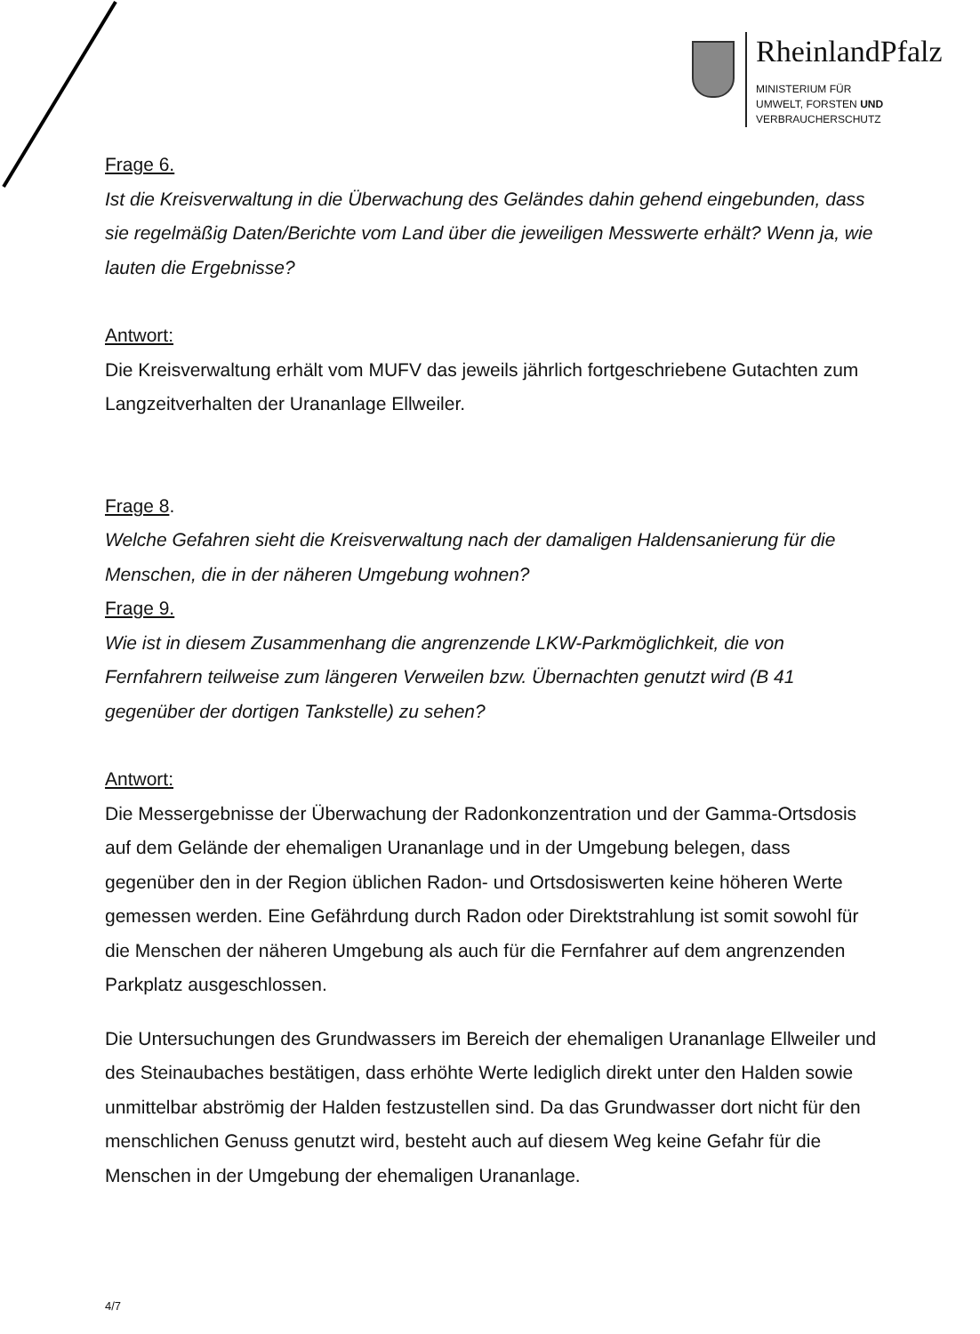RheinlandPfalz
MINISTERIUM FÜR
UMWELT, FORSTEN UND
VERBRAUCHERSCHUTZ
Frage 6.
Ist die Kreisverwaltung in die Überwachung des Geländes dahin gehend eingebunden, dass sie regelmäßig Daten/Berichte vom Land über die jeweiligen Messwerte erhält? Wenn ja, wie lauten die Ergebnisse?
Antwort:
Die Kreisverwaltung erhält vom MUFV das jeweils jährlich fortgeschriebene Gutachten zum Langzeitverhalten der Urananlage Ellweiler.
Frage 8.
Welche Gefahren sieht die Kreisverwaltung nach der damaligen Haldensanierung für die Menschen, die in der näheren Umgebung wohnen?
Frage 9.
Wie ist in diesem Zusammenhang die angrenzende LKW-Parkmöglichkeit, die von Fernfahrern teilweise zum längeren Verweilen bzw. Übernachten genutzt wird (B 41 gegenüber der dortigen Tankstelle) zu sehen?
Antwort:
Die Messergebnisse der Überwachung der Radonkonzentration und der Gamma-Ortsdosis auf dem Gelände der ehemaligen Urananlage und in der Umgebung belegen, dass gegenüber den in der Region üblichen Radon- und Ortsdosiswerten keine höheren Werte gemessen werden. Eine Gefährdung durch Radon oder Direktstrahlung ist somit sowohl für die Menschen der näheren Umgebung als auch für die Fernfahrer auf dem angrenzenden Parkplatz ausgeschlossen.
Die Untersuchungen des Grundwassers im Bereich der ehemaligen Urananlage Ellweiler und des Steinaubaches bestätigen, dass erhöhte Werte lediglich direkt unter den Halden sowie unmittelbar abströmig der Halden festzustellen sind. Da das Grundwasser dort nicht für den menschlichen Genuss genutzt wird, besteht auch auf diesem Weg keine Gefahr für die Menschen in der Umgebung der ehemaligen Urananlage.
4/7